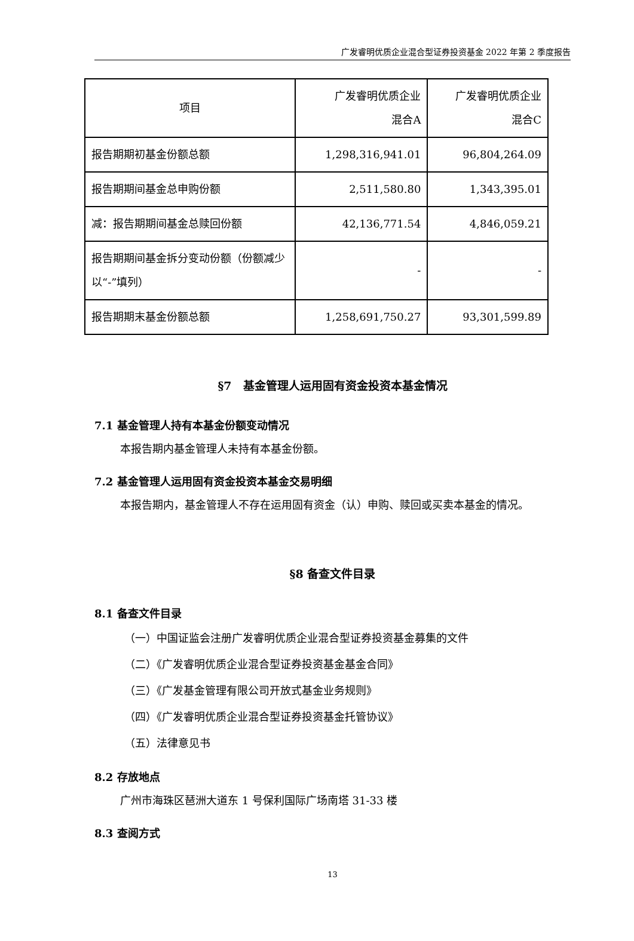广发睿明优质企业混合型证券投资基金 2022 年第 2 季度报告
| 项目 | 广发睿明优质企业 混合A | 广发睿明优质企业 混合C |
| --- | --- | --- |
| 报告期期初基金份额总额 | 1,298,316,941.01 | 96,804,264.09 |
| 报告期期间基金总申购份额 | 2,511,580.80 | 1,343,395.01 |
| 减：报告期期间基金总赎回份额 | 42,136,771.54 | 4,846,059.21 |
| 报告期期间基金拆分变动份额（份额减少以“-”填列） | - | - |
| 报告期期末基金份额总额 | 1,258,691,750.27 | 93,301,599.89 |
§7　基金管理人运用固有资金投资本基金情况
7.1 基金管理人持有本基金份额变动情况
本报告期内基金管理人未持有本基金份额。
7.2 基金管理人运用固有资金投资本基金交易明细
本报告期内，基金管理人不存在运用固有资金（认）申购、赎回或买卖本基金的情况。
§8 备查文件目录
8.1 备查文件目录
（一）中国证监会注册广发睿明优质企业混合型证券投资基金募集的文件
（二）《广发睿明优质企业混合型证券投资基金基金合同》
（三）《广发基金管理有限公司开放式基金业务规则》
（四）《广发睿明优质企业混合型证券投资基金托管协议》
（五）法律意见书
8.2 存放地点
广州市海珠区琶洲大道东 1 号保利国际广场南塔 31-33 楼
8.3 查阅方式
13